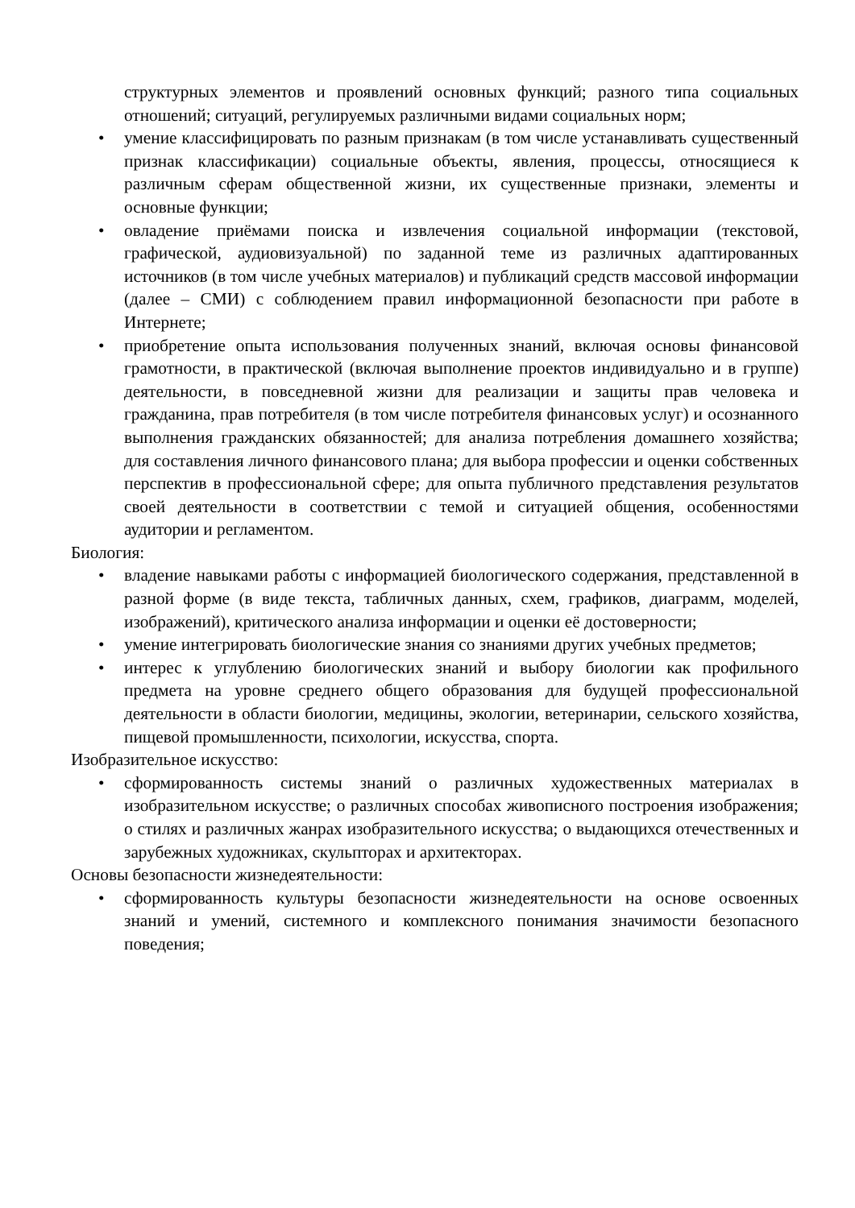структурных элементов и проявлений основных функций; разного типа социальных отношений; ситуаций, регулируемых различными видами социальных норм;
• умение классифицировать по разным признакам (в том числе устанавливать существенный признак классификации) социальные объекты, явления, процессы, относящиеся к различным сферам общественной жизни, их существенные признаки, элементы и основные функции;
• овладение приёмами поиска и извлечения социальной информации (текстовой, графической, аудиовизуальной) по заданной теме из различных адаптированных источников (в том числе учебных материалов) и публикаций средств массовой информации (далее – СМИ) с соблюдением правил информационной безопасности при работе в Интернете;
• приобретение опыта использования полученных знаний, включая основы финансовой грамотности, в практической (включая выполнение проектов индивидуально и в группе) деятельности, в повседневной жизни для реализации и защиты прав человека и гражданина, прав потребителя (в том числе потребителя финансовых услуг) и осознанного выполнения гражданских обязанностей; для анализа потребления домашнего хозяйства; для составления личного финансового плана; для выбора профессии и оценки собственных перспектив в профессиональной сфере; для опыта публичного представления результатов своей деятельности в соответствии с темой и ситуацией общения, особенностями аудитории и регламентом.
Биология:
• владение навыками работы с информацией биологического содержания, представленной в разной форме (в виде текста, табличных данных, схем, графиков, диаграмм, моделей, изображений), критического анализа информации и оценки её достоверности;
• умение интегрировать биологические знания со знаниями других учебных предметов;
• интерес к углублению биологических знаний и выбору биологии как профильного предмета на уровне среднего общего образования для будущей профессиональной деятельности в области биологии, медицины, экологии, ветеринарии, сельского хозяйства, пищевой промышленности, психологии, искусства, спорта.
Изобразительное искусство:
• сформированность системы знаний о различных художественных материалах в изобразительном искусстве; о различных способах живописного построения изображения; о стилях и различных жанрах изобразительного искусства; о выдающихся отечественных и зарубежных художниках, скульпторах и архитекторах.
Основы безопасности жизнедеятельности:
• сформированность культуры безопасности жизнедеятельности на основе освоенных знаний и умений, системного и комплексного понимания значимости безопасного поведения;